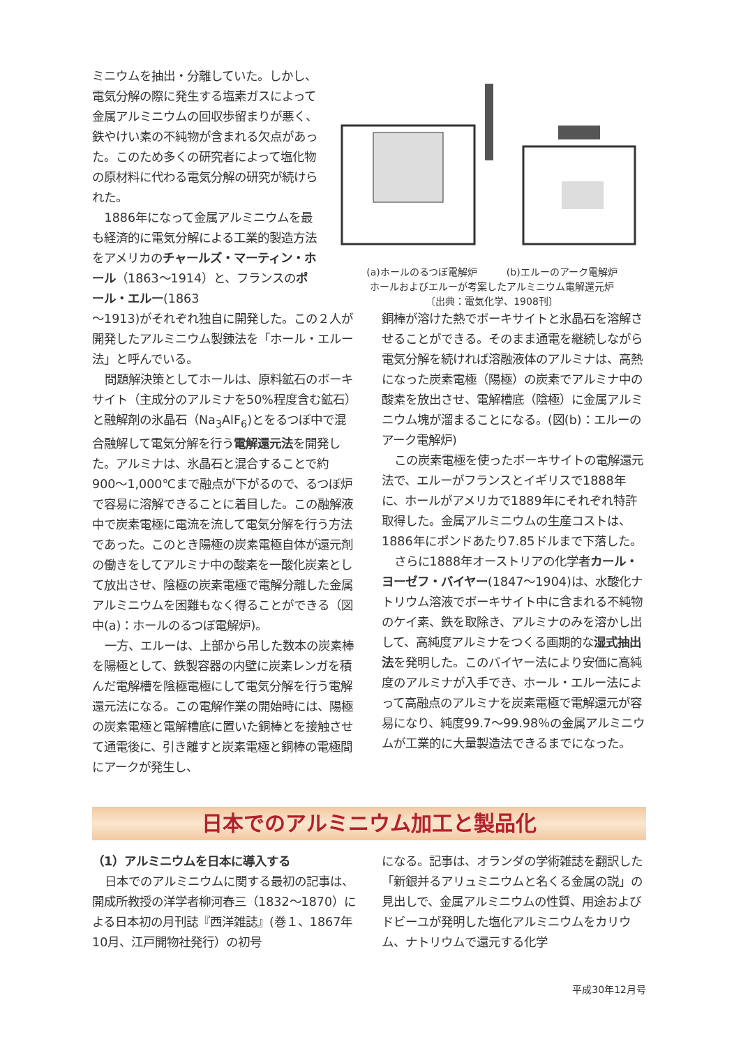ミニウムを抽出・分離していた。しかし、電気分解の際に発生する塩素ガスによって金属アルミニウムの回収歩留まりが悪く、鉄やけい素の不純物が含まれる欠点があった。このため多くの研究者によって塩化物の原材料に代わる電気分解の研究が続けられた。
1886年になって金属アルミニウムを最も経済的に電気分解による工業的製造方法をアメリカのチャールズ・マーティン・ホール（1863〜1914）と、フランスのポール・エルー(1863
(a)ホールのるつぼ電解炉　　　(b)エルーのアーク電解炉
ホールおよびエルーが考案したアルミニウム電解還元炉
〔出典：電気化学、1908刊〕
〜1913)がそれぞれ独自に開発した。この２人が開発したアルミニウム製錬法を「ホール・エルー法」と呼んでいる。
問題解決策としてホールは、原料鉱石のボーキサイト（主成分のアルミナを50%程度含む鉱石）と融解剤の氷晶石（Na<sub>3</sub>AlF<sub>6</sub>)とをるつぼ中で混合融解して電気分解を行う電解還元法を開発した。アルミナは、氷晶石と混合することで約900〜1,000℃まで融点が下がるので、るつぼ炉で容易に溶解できることに着目した。この融解液中で炭素電極に電流を流して電気分解を行う方法であった。このとき陽極の炭素電極自体が還元剤の働きをしてアルミナ中の酸素を一酸化炭素として放出させ、陰極の炭素電極で電解分離した金属アルミニウムを困難もなく得ることができる（図中(a)：ホールのるつぼ電解炉)。
一方、エルーは、上部から吊した数本の炭素棒を陽極として、鉄製容器の内壁に炭素レンガを積んだ電解槽を陰極電極にして電気分解を行う電解還元法になる。この電解作業の開始時には、陽極の炭素電極と電解槽底に置いた銅棒とを接触させて通電後に、引き離すと炭素電極と銅棒の電極間にアークが発生し、
銅棒が溶けた熱でボーキサイトと氷晶石を溶解させることができる。そのまま通電を継続しながら電気分解を続ければ溶融液体のアルミナは、高熱になった炭素電極（陽極）の炭素でアルミナ中の酸素を放出させ、電解槽底（陰極）に金属アルミニウム塊が溜まることになる。(図(b)：エルーのアーク電解炉)
この炭素電極を使ったボーキサイトの電解還元法で、エルーがフランスとイギリスで1888年に、ホールがアメリカで1889年にそれぞれ特許取得した。金属アルミニウムの生産コストは、1886年にポンドあたり7.85ドルまで下落した。
さらに1888年オーストリアの化学者カール・ヨーゼフ・バイヤー(1847〜1904)は、水酸化ナトリウム溶液でボーキサイト中に含まれる不純物のケイ素、鉄を取除き、アルミナのみを溶かし出して、高純度アルミナをつくる画期的な湿式抽出法を発明した。このバイヤー法により安価に高純度のアルミナが入手でき、ホール・エルー法によって高融点のアルミナを炭素電極で電解還元が容易になり、純度99.7〜99.98％の金属アルミニウムが工業的に大量製造法できるまでになった。
日本でのアルミニウム加工と製品化
（1）アルミニウムを日本に導入する
日本でのアルミニウムに関する最初の記事は、開成所教授の洋学者柳河春三（1832〜1870）による日本初の月刊誌『西洋雑誌』(巻１、1867年10月、江戸開物社発行）の初号
になる。記事は、オランダの学術雑誌を翻訳した「新銀并るアリュミニウムと名くる金属の説」の見出しで、金属アルミニウムの性質、用途およびドビーユが発明した塩化アルミニウムをカリウム、ナトリウムで還元する化学
平成30年12月号